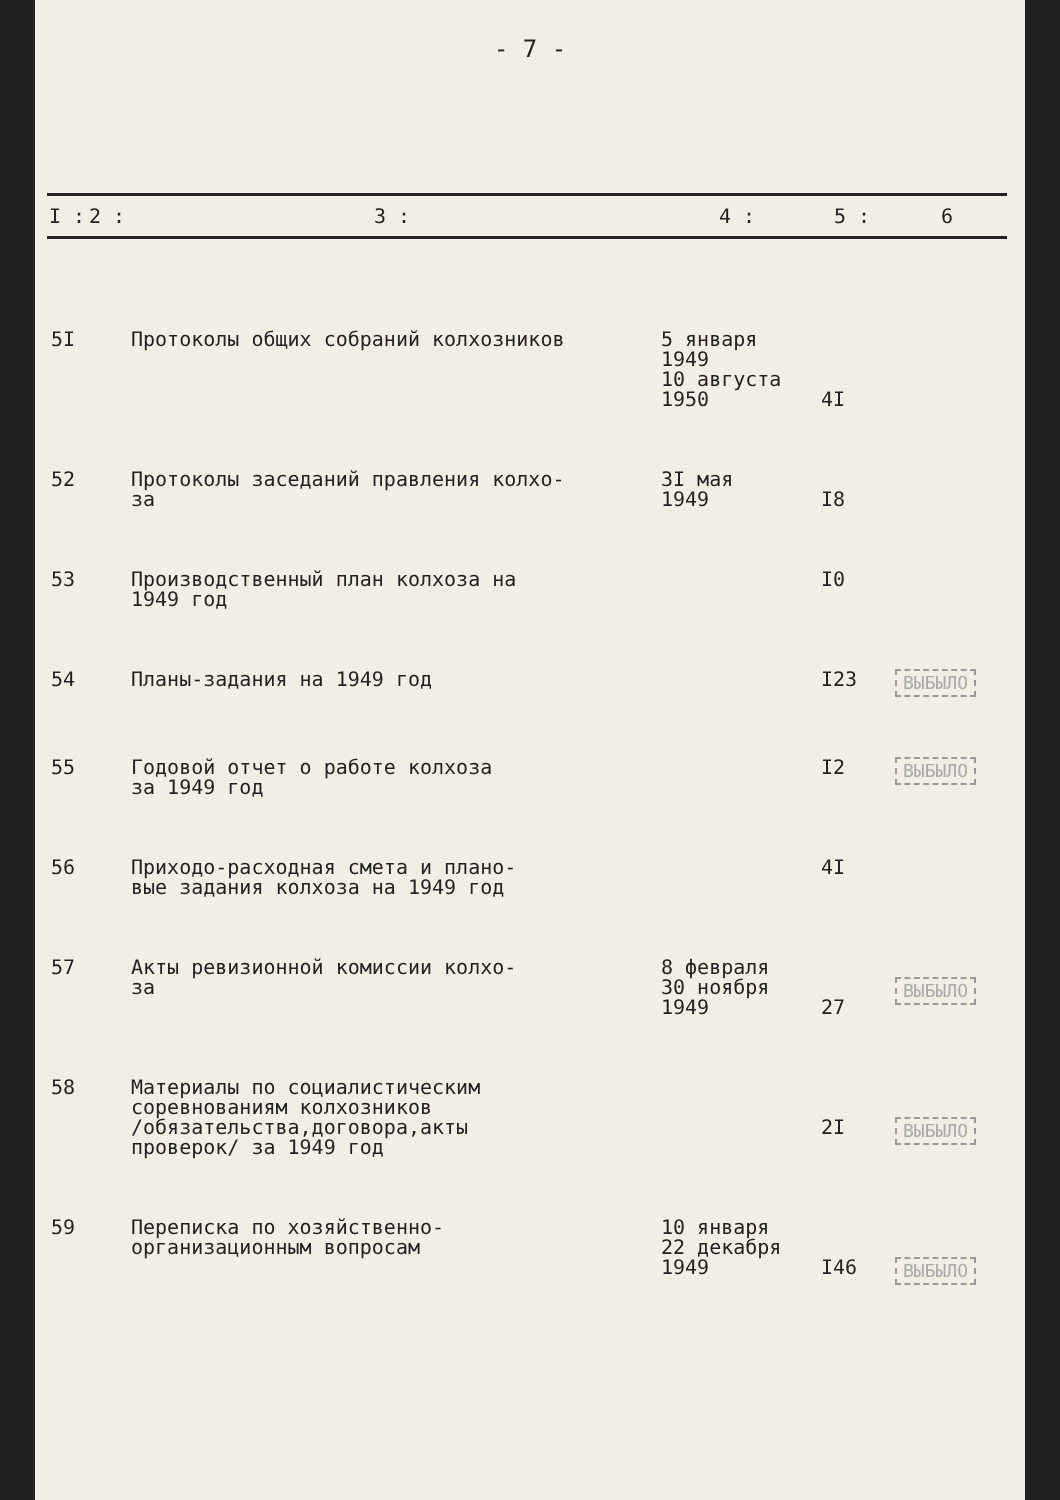- 7 -
| I : | 2 : | 3 : | 4 : | 5 : | 6 |
| --- | --- | --- | --- | --- | --- |
| 5I | | Протоколы общих собраний колхозников | 5 января 1949 10 августа 1950 | 4I | |
| 52 | | Протоколы заседаний правления колхо- за | 3I мая 1949 | I8 | |
| 53 | | Производственный план колхоза на 1949 год | | I0 | |
| 54 | | Планы-задания на 1949 год | | I23 | ВЫБЫЛО |
| 55 | | Годовой отчет о работе колхоза за 1949 год | | I2 | ВЫБЫЛО |
| 56 | | Приходо-расходная смета и плано- вые задания колхоза на 1949 год | | 4I | |
| 57 | | Акты ревизионной комиссии колхо- за | 8 февраля 30 ноября 1949 | 27 | ВЫБЫЛО |
| 58 | | Материалы по социалистическим соревнованиям колхозников /обязательства,договора,акты проверок/ за 1949 год | | 2I | ВЫБЫЛО |
| 59 | | Переписка по хозяйственно- организационным вопросам | 10 января 22 декабря 1949 | I46 | ВЫБЫЛО |